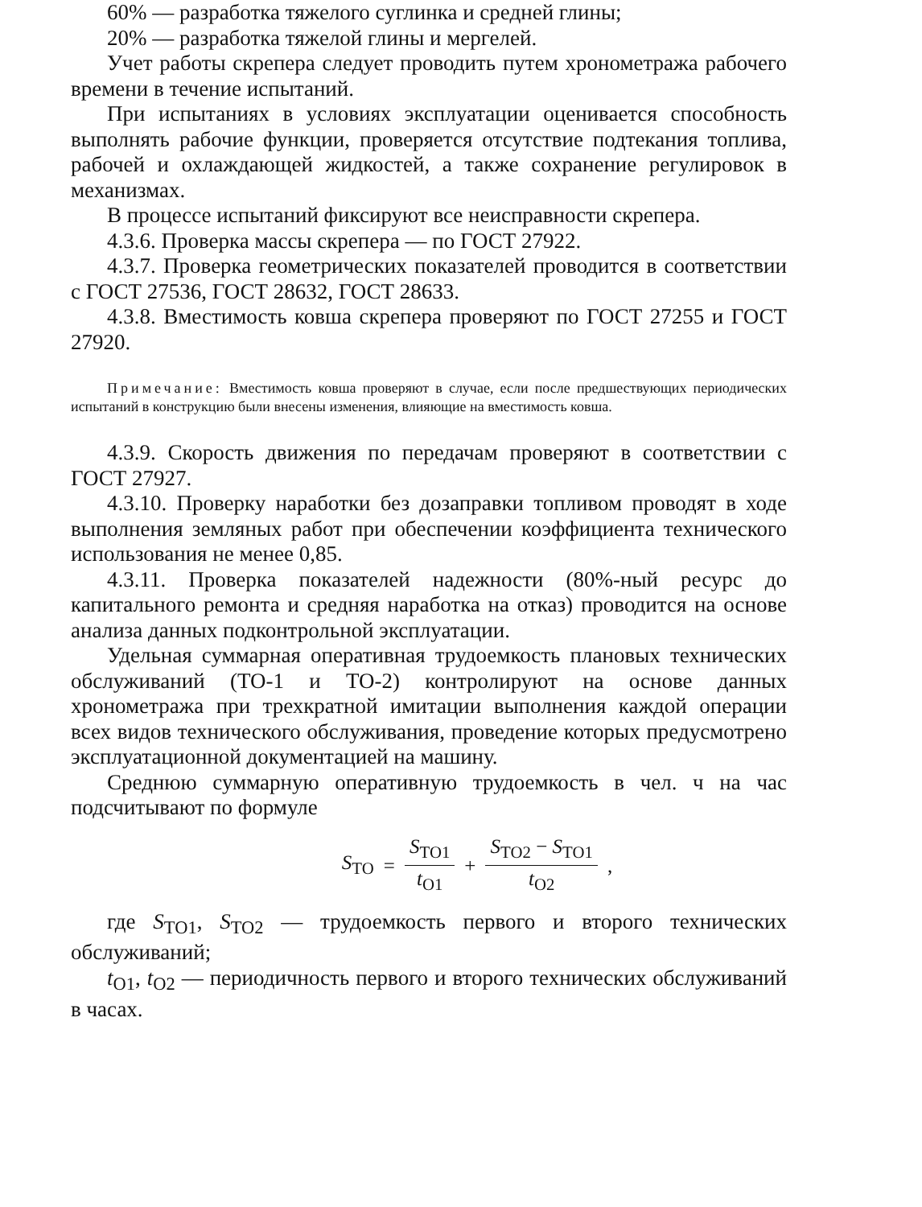60% — разработка тяжелого суглинка и средней глины;
20% — разработка тяжелой глины и мергелей.
Учет работы скрепера следует проводить путем хронометража рабочего времени в течение испытаний.
При испытаниях в условиях эксплуатации оценивается способность выполнять рабочие функции, проверяется отсутствие подтекания топлива, рабочей и охлаждающей жидкостей, а также сохранение регулировок в механизмах.
В процессе испытаний фиксируют все неисправности скрепера.
4.3.6. Проверка массы скрепера — по ГОСТ 27922.
4.3.7. Проверка геометрических показателей проводится в соответствии с ГОСТ 27536, ГОСТ 28632, ГОСТ 28633.
4.3.8. Вместимость ковша скрепера проверяют по ГОСТ 27255 и ГОСТ 27920.
Примечание: Вместимость ковша проверяют в случае, если после предшествующих периодических испытаний в конструкцию были внесены изменения, влияющие на вместимость ковша.
4.3.9. Скорость движения по передачам проверяют в соответствии с ГОСТ 27927.
4.3.10. Проверку наработки без дозаправки топливом проводят в ходе выполнения земляных работ при обеспечении коэффициента технического использования не менее 0,85.
4.3.11. Проверка показателей надежности (80%-ный ресурс до капитального ремонта и средняя наработка на отказ) проводится на основе анализа данных подконтрольной эксплуатации.
Удельная суммарная оперативная трудоемкость плановых технических обслуживаний (ТО-1 и ТО-2) контролируют на основе данных хронометража при трехкратной имитации выполнения каждой операции всех видов технического обслуживания, проведение которых предусмотрено эксплуатационной документацией на машину.
Среднюю суммарную оперативную трудоемкость в чел. ч на час подсчитывают по формуле
S<sub>ТО</sub> = S<sub>ТО1</sub> t<sub>О1</sub> + S<sub>ТО2</sub> − S<sub>ТО1</sub> t<sub>О2</sub> ,
где S<sub>ТО1</sub>, S<sub>ТО2</sub> — трудоемкость первого и второго технических обслуживаний;
t<sub>О1</sub>, t<sub>О2</sub> — периодичность первого и второго технических обслуживаний в часах.